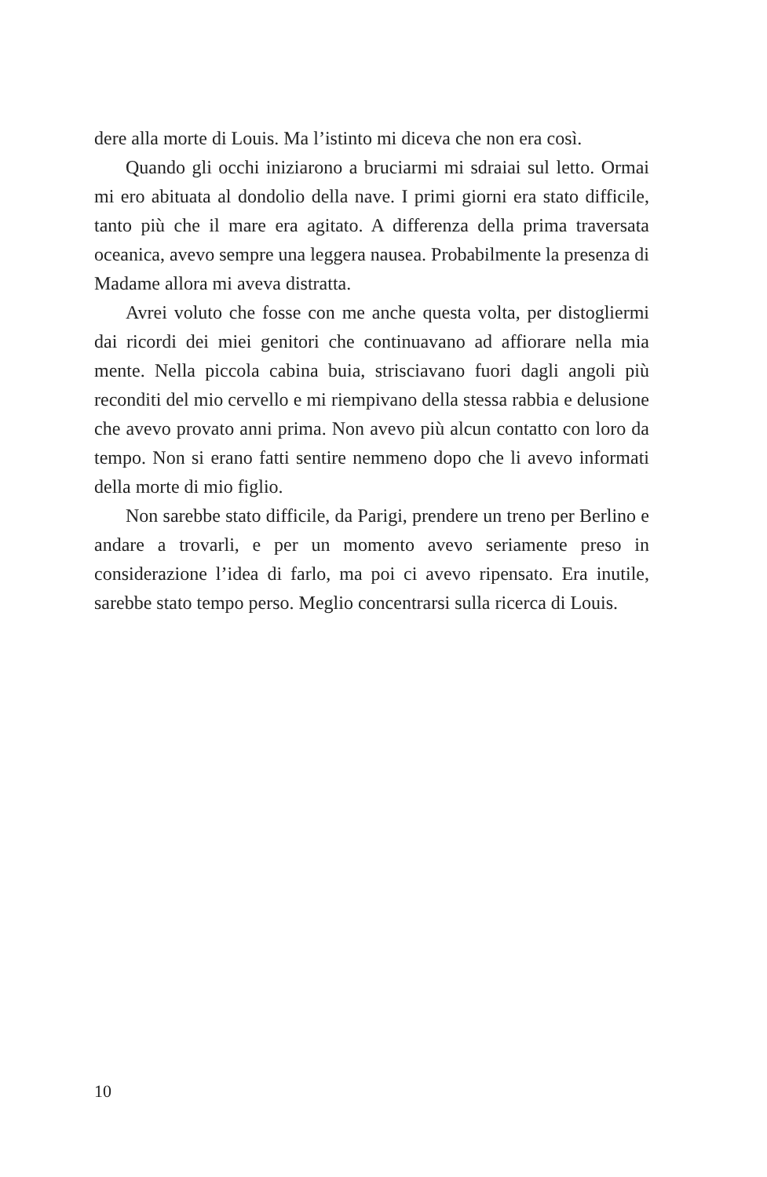dere alla morte di Louis. Ma l’istinto mi diceva che non era così.
Quando gli occhi iniziarono a bruciarmi mi sdraiai sul letto. Ormai mi ero abituata al dondolio della nave. I primi giorni era stato difficile, tanto più che il mare era agitato. A differenza della prima traversata oceanica, avevo sempre una leggera nausea. Probabilmente la presenza di Madame allora mi aveva distratta.
Avrei voluto che fosse con me anche questa volta, per distogliermi dai ricordi dei miei genitori che continuavano ad affiorare nella mia mente. Nella piccola cabina buia, strisciavano fuori dagli angoli più reconditi del mio cervello e mi riempivano della stessa rabbia e delusione che avevo provato anni prima. Non avevo più alcun contatto con loro da tempo. Non si erano fatti sentire nemmeno dopo che li avevo informati della morte di mio figlio.
Non sarebbe stato difficile, da Parigi, prendere un treno per Berlino e andare a trovarli, e per un momento avevo seriamente preso in considerazione l’idea di farlo, ma poi ci avevo ripensato. Era inutile, sarebbe stato tempo perso. Meglio concentrarsi sulla ricerca di Louis.
10